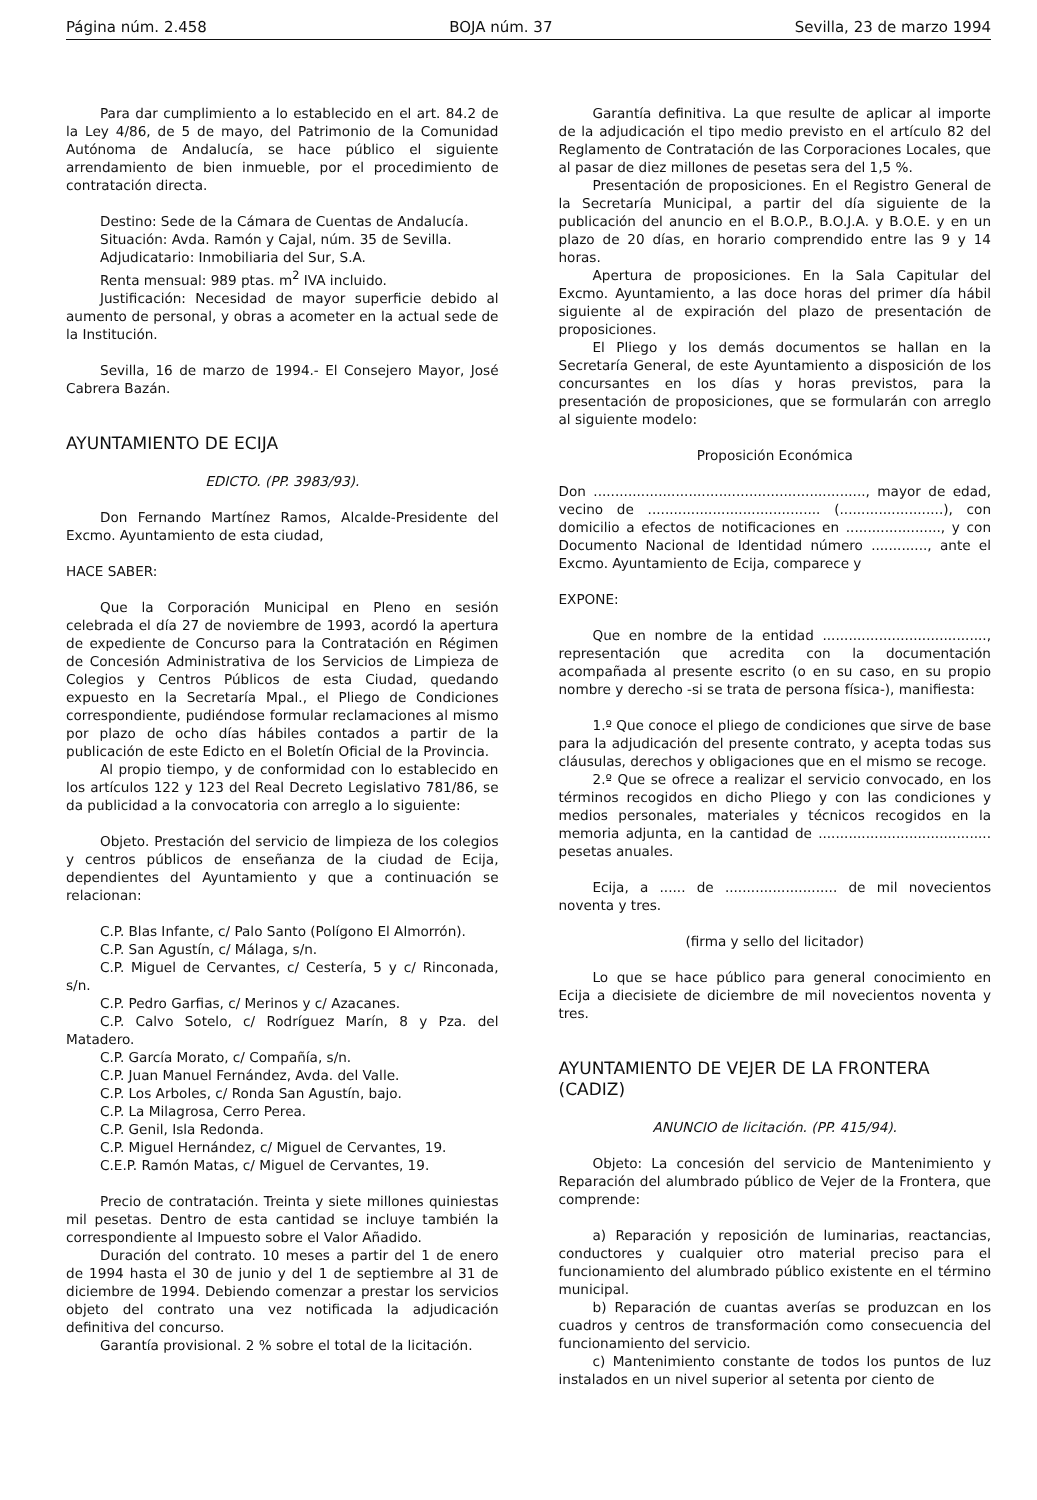Página núm. 2.458 BOJA núm. 37 Sevilla, 23 de marzo 1994
Para dar cumplimiento a lo establecido en el art. 84.2 de la Ley 4/86, de 5 de mayo, del Patrimonio de la Comunidad Autónoma de Andalucía, se hace público el siguiente arrendamiento de bien inmueble, por el procedimiento de contratación directa.
Destino: Sede de la Cámara de Cuentas de Andalucía.
Situación: Avda. Ramón y Cajal, núm. 35 de Sevilla.
Adjudicatario: Inmobiliaria del Sur, S.A.
Renta mensual: 989 ptas. m<sup>2</sup> IVA incluido.
Justificación: Necesidad de mayor superficie debido al aumento de personal, y obras a acometer en la actual sede de la Institución.
Sevilla, 16 de marzo de 1994.- El Consejero Mayor, José Cabrera Bazán.
AYUNTAMIENTO DE ECIJA
EDICTO. (PP. 3983/93).
Don Fernando Martínez Ramos, Alcalde-Presidente del Excmo. Ayuntamiento de esta ciudad,
HACE SABER:
Que la Corporación Municipal en Pleno en sesión celebrada el día 27 de noviembre de 1993, acordó la apertura de expediente de Concurso para la Contratación en Régimen de Concesión Administrativa de los Servicios de Limpieza de Colegios y Centros Públicos de esta Ciudad, quedando expuesto en la Secretaría Mpal., el Pliego de Condiciones correspondiente, pudiéndose formular reclamaciones al mismo por plazo de ocho días hábiles contados a partir de la publicación de este Edicto en el Boletín Oficial de la Provincia.
Al propio tiempo, y de conformidad con lo establecido en los artículos 122 y 123 del Real Decreto Legislativo 781/86, se da publicidad a la convocatoria con arreglo a lo siguiente:
Objeto. Prestación del servicio de limpieza de los colegios y centros públicos de enseñanza de la ciudad de Ecija, dependientes del Ayuntamiento y que a continuación se relacionan:
C.P. Blas Infante, c/ Palo Santo (Polígono El Almorrón).
C.P. San Agustín, c/ Málaga, s/n.
C.P. Miguel de Cervantes, c/ Cestería, 5 y c/ Rinconada, s/n.
C.P. Pedro Garfias, c/ Merinos y c/ Azacanes.
C.P. Calvo Sotelo, c/ Rodríguez Marín, 8 y Pza. del Matadero.
C.P. García Morato, c/ Compañía, s/n.
C.P. Juan Manuel Fernández, Avda. del Valle.
C.P. Los Arboles, c/ Ronda San Agustín, bajo.
C.P. La Milagrosa, Cerro Perea.
C.P. Genil, Isla Redonda.
C.P. Miguel Hernández, c/ Miguel de Cervantes, 19.
C.E.P. Ramón Matas, c/ Miguel de Cervantes, 19.
Precio de contratación. Treinta y siete millones quiniestas mil pesetas. Dentro de esta cantidad se incluye también la correspondiente al Impuesto sobre el Valor Añadido.
Duración del contrato. 10 meses a partir del 1 de enero de 1994 hasta el 30 de junio y del 1 de septiembre al 31 de diciembre de 1994. Debiendo comenzar a prestar los servicios objeto del contrato una vez notificada la adjudicación definitiva del concurso.
Garantía provisional. 2 % sobre el total de la licitación.
Garantía definitiva. La que resulte de aplicar al importe de la adjudicación el tipo medio previsto en el artículo 82 del Reglamento de Contratación de las Corporaciones Locales, que al pasar de diez millones de pesetas sera del 1,5 %.
Presentación de proposiciones. En el Registro General de la Secretaría Municipal, a partir del día siguiente de la publicación del anuncio en el B.O.P., B.O.J.A. y B.O.E. y en un plazo de 20 días, en horario comprendido entre las 9 y 14 horas.
Apertura de proposiciones. En la Sala Capitular del Excmo. Ayuntamiento, a las doce horas del primer día hábil siguiente al de expiración del plazo de presentación de proposiciones.
El Pliego y los demás documentos se hallan en la Secretaría General, de este Ayuntamiento a disposición de los concursantes en los días y horas previstos, para la presentación de proposiciones, que se formularán con arreglo al siguiente modelo:
Proposición Económica
Don ..............................................................., mayor de edad, vecino de ........................................ (........................), con domicilio a efectos de notificaciones en ......................, y con Documento Nacional de Identidad número ............., ante el Excmo. Ayuntamiento de Ecija, comparece y
EXPONE:
Que en nombre de la entidad ......................................, representación que acredita con la documentación acompañada al presente escrito (o en su caso, en su propio nombre y derecho -si se trata de persona física-), manifiesta:
1.º Que conoce el pliego de condiciones que sirve de base para la adjudicación del presente contrato, y acepta todas sus cláusulas, derechos y obligaciones que en el mismo se recoge.
2.º Que se ofrece a realizar el servicio convocado, en los términos recogidos en dicho Pliego y con las condiciones y medios personales, materiales y técnicos recogidos en la memoria adjunta, en la cantidad de ........................................ pesetas anuales.
Ecija, a ...... de .......................... de mil novecientos noventa y tres.
(firma y sello del licitador)
Lo que se hace público para general conocimiento en Ecija a diecisiete de diciembre de mil novecientos noventa y tres.
AYUNTAMIENTO DE VEJER DE LA FRONTERA (CADIZ)
ANUNCIO de licitación. (PP. 415/94).
Objeto: La concesión del servicio de Mantenimiento y Reparación del alumbrado público de Vejer de la Frontera, que comprende:
a) Reparación y reposición de luminarias, reactancias, conductores y cualquier otro material preciso para el funcionamiento del alumbrado público existente en el término municipal.
b) Reparación de cuantas averías se produzcan en los cuadros y centros de transformación como consecuencia del funcionamiento del servicio.
c) Mantenimiento constante de todos los puntos de luz instalados en un nivel superior al setenta por ciento de